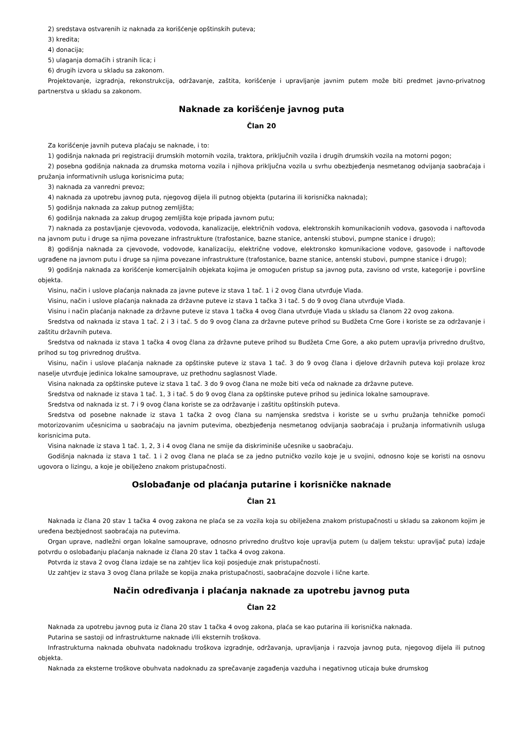2) sredstava ostvarenih iz naknada za korišćenje opštinskih puteva;
3) kredita;
4) donacija;
5) ulaganja domaćih i stranih lica; i
6) drugih izvora u skladu sa zakonom.
Projektovanje, izgradnja, rekonstrukcija, održavanje, zaštita, korišćenje i upravljanje javnim putem može biti predmet javno-privatnog partnerstva u skladu sa zakonom.
Naknade za korišćenje javnog puta
Član 20
Za korišćenje javnih puteva plaćaju se naknade, i to:
1) godišnja naknada pri registraciji drumskih motornih vozila, traktora, priključnih vozila i drugih drumskih vozila na motorni pogon;
2) posebna godišnja naknada za drumska motorna vozila i njihova priključna vozila u svrhu obezbjeđenja nesmetanog odvijanja saobraćaja i pružanja informativnih usluga korisnicima puta;
3) naknada za vanredni prevoz;
4) naknada za upotrebu javnog puta, njegovog dijela ili putnog objekta (putarina ili korisnička naknada);
5) godišnja naknada za zakup putnog zemljišta;
6) godišnja naknada za zakup drugog zemljišta koje pripada javnom putu;
7) naknada za postavljanje cjevovoda, vodovoda, kanalizacije, električnih vodova, elektronskih komunikacionih vodova, gasovoda i naftovoda na javnom putu i druge sa njima povezane infrastrukture (trafostanice, bazne stanice, antenski stubovi, pumpne stanice i drugo);
8) godišnja naknada za cjevovode, vodovode, kanalizaciju, električne vodove, elektronsko komunikacione vodove, gasovode i naftovode ugrađene na javnom putu i druge sa njima povezane infrastrukture (trafostanice, bazne stanice, antenski stubovi, pumpne stanice i drugo);
9) godišnja naknada za korišćenje komercijalnih objekata kojima je omogućen pristup sa javnog puta, zavisno od vrste, kategorije i površine objekta.
Visinu, način i uslove plaćanja naknada za javne puteve iz stava 1 tač. 1 i 2 ovog člana utvrđuje Vlada.
Visinu, način i uslove plaćanja naknada za državne puteve iz stava 1 tačka 3 i tač. 5 do 9 ovog člana utvrđuje Vlada.
Visinu i način plaćanja naknade za državne puteve iz stava 1 tačka 4 ovog člana utvrđuje Vlada u skladu sa članom 22 ovog zakona.
Sredstva od naknada iz stava 1 tač. 2 i 3 i tač. 5 do 9 ovog člana za državne puteve prihod su Budžeta Crne Gore i koriste se za održavanje i zaštitu državnih puteva.
Sredstva od naknada iz stava 1 tačka 4 ovog člana za državne puteve prihod su Budžeta Crne Gore, a ako putem upravlja privredno društvo, prihod su tog privrednog društva.
Visinu, način i uslove plaćanja naknade za opštinske puteve iz stava 1 tač. 3 do 9 ovog člana i djelove državnih puteva koji prolaze kroz naselje utvrđuje jedinica lokalne samouprave, uz prethodnu saglasnost Vlade.
Visina naknada za opštinske puteve iz stava 1 tač. 3 do 9 ovog člana ne može biti veća od naknade za državne puteve.
Sredstva od naknade iz stava 1 tač. 1, 3 i tač. 5 do 9 ovog člana za opštinske puteve prihod su jedinica lokalne samouprave.
Sredstva od naknada iz st. 7 i 9 ovog člana koriste se za održavanje i zaštitu opštinskih puteva.
Sredstva od posebne naknade iz stava 1 tačka 2 ovog člana su namjenska sredstva i koriste se u svrhu pružanja tehničke pomoći motorizovanim učesnicima u saobraćaju na javnim putevima, obezbjeđenja nesmetanog odvijanja saobraćaja i pružanja informativnih usluga korisnicima puta.
Visina naknade iz stava 1 tač. 1, 2, 3 i 4 ovog člana ne smije da diskriminiše učesnike u saobraćaju.
Godišnja naknada iz stava 1 tač. 1 i 2 ovog člana ne plaća se za jedno putničko vozilo koje je u svojini, odnosno koje se koristi na osnovu ugovora o lizingu, a koje je obilježeno znakom pristupačnosti.
Oslobađanje od plaćanja putarine i korisničke naknade
Član 21
Naknada iz člana 20 stav 1 tačka 4 ovog zakona ne plaća se za vozila koja su obilježena znakom pristupačnosti u skladu sa zakonom kojim je uređena bezbjednost saobraćaja na putevima.
Organ uprave, nadležni organ lokalne samouprave, odnosno privredno društvo koje upravlja putem (u daljem tekstu: upravljač puta) izdaje potvrdu o oslobađanju plaćanja naknade iz člana 20 stav 1 tačka 4 ovog zakona.
Potvrda iz stava 2 ovog člana izdaje se na zahtjev lica koji posjeduje znak pristupačnosti.
Uz zahtjev iz stava 3 ovog člana prilaže se kopija znaka pristupačnosti, saobraćajne dozvole i lične karte.
Način određivanja i plaćanja naknade za upotrebu javnog puta
Član 22
Naknada za upotrebu javnog puta iz člana 20 stav 1 tačka 4 ovog zakona, plaća se kao putarina ili korisnička naknada.
Putarina se sastoji od infrastrukturne naknade i/ili eksternih troškova.
Infrastrukturna naknada obuhvata nadoknadu troškova izgradnje, održavanja, upravljanja i razvoja javnog puta, njegovog dijela ili putnog objekta.
Naknada za eksterne troškove obuhvata nadoknadu za sprečavanje zagađenja vazduha i negativnog uticaja buke drumskog